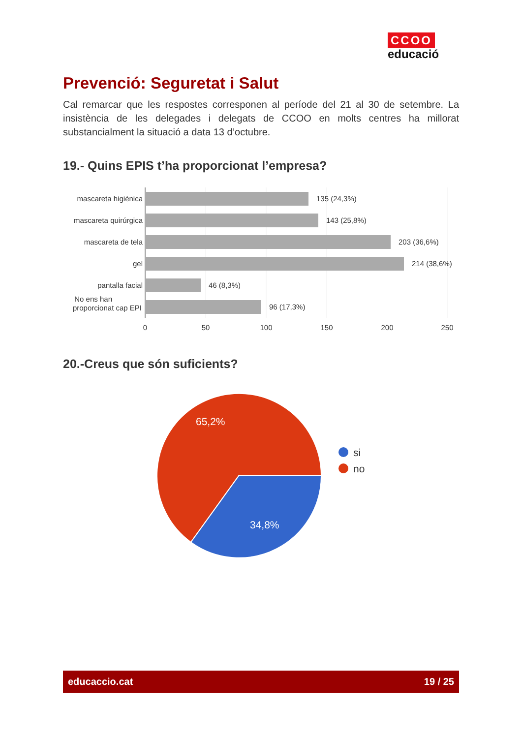CCOO
educació
Prevenció: Seguretat i Salut
Cal remarcar que les respostes corresponen al període del 21 al 30 de setembre. La insistència de les delegades i delegats de CCOO en molts centres ha millorat substancialment la situació a data 13 d’octubre.
19.- Quins EPIS t’ha proporcionat l’empresa?
mascareta higiénica
mascareta quirúrgica
mascareta de tela
gel
pantalla facial
No ens han
proporcionat cap EPI
135 (24,3%)
143 (25,8%)
203 (36,6%)
214 (38,6%)
46 (8,3%)
96 (17,3%)
0
50
100
150
200
250
20.-Creus que són suficients?
65,2%
34,8%
si
no
educaccio.cat 19 / 25